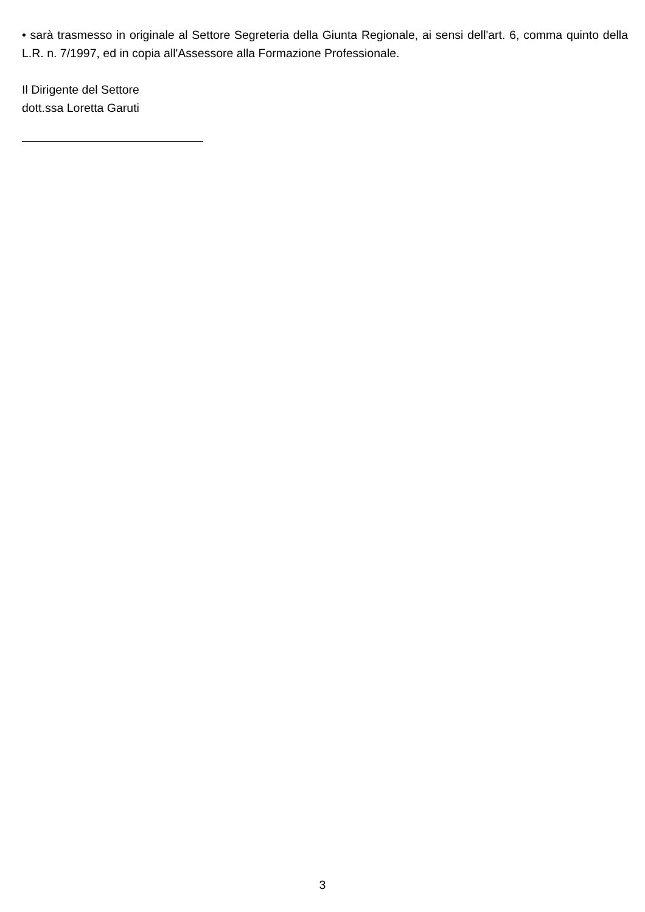• sarà trasmesso in originale al Settore Segreteria della Giunta Regionale, ai sensi dell'art. 6, comma quinto della L.R. n. 7/1997, ed in copia all'Assessore alla Formazione Professionale.
Il Dirigente del Settore
dott.ssa Loretta Garuti
3